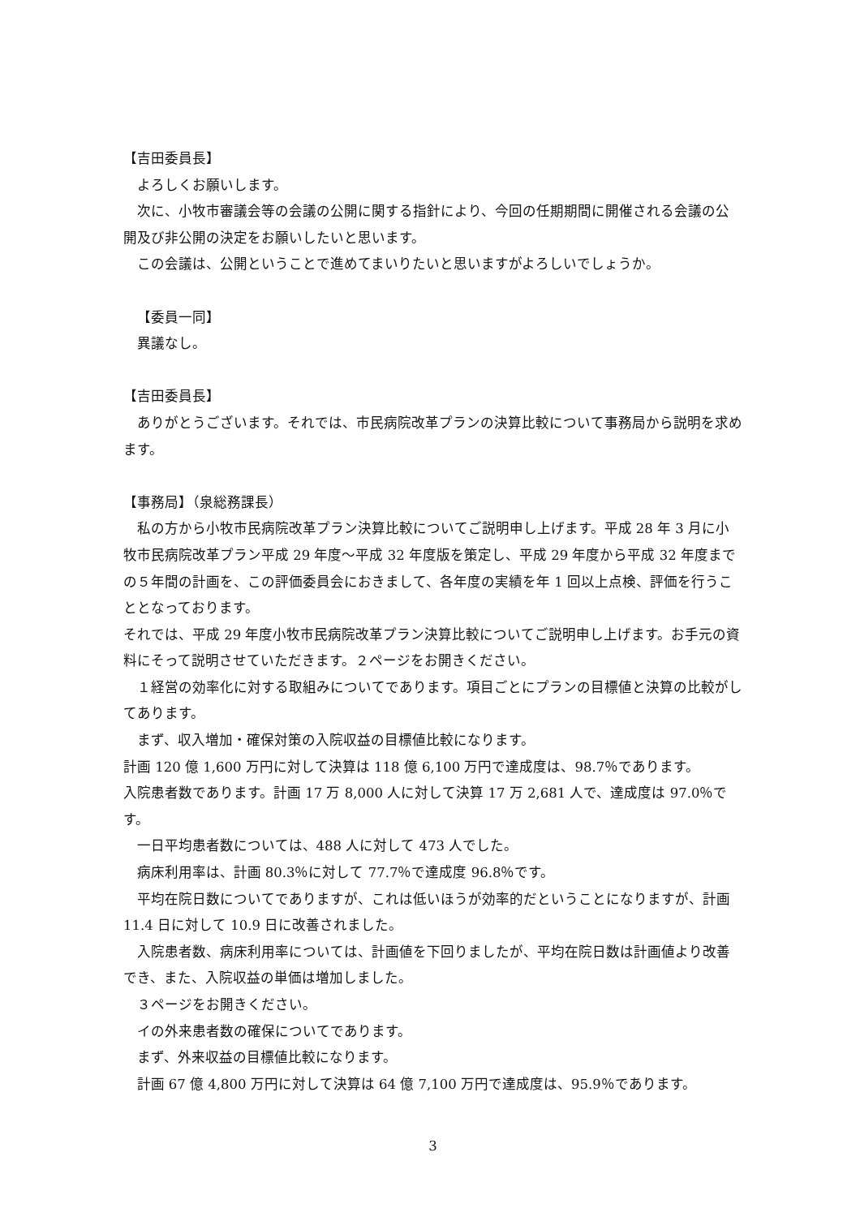【吉田委員長】
よろしくお願いします。
次に、小牧市審議会等の会議の公開に関する指針により、今回の任期期間に開催される会議の公開及び非公開の決定をお願いしたいと思います。
この会議は、公開ということで進めてまいりたいと思いますがよろしいでしょうか。
【委員一同】
異議なし。
【吉田委員長】
ありがとうございます。それでは、市民病院改革プランの決算比較について事務局から説明を求めます。
【事務局】（泉総務課長）
私の方から小牧市民病院改革プラン決算比較についてご説明申し上げます。平成 28 年 3 月に小牧市民病院改革プラン平成 29 年度～平成 32 年度版を策定し、平成 29 年度から平成 32 年度までの５年間の計画を、この評価委員会におきまして、各年度の実績を年 1 回以上点検、評価を行うこととなっております。
それでは、平成 29 年度小牧市民病院改革プラン決算比較についてご説明申し上げます。お手元の資料にそって説明させていただきます。２ページをお開きください。
１経営の効率化に対する取組みについてであります。項目ごとにプランの目標値と決算の比較がしてあります。
まず、収入増加・確保対策の入院収益の目標値比較になります。
計画 120 億 1,600 万円に対して決算は 118 億 6,100 万円で達成度は、98.7％であります。
入院患者数であります。計画 17 万 8,000 人に対して決算 17 万 2,681 人で、達成度は 97.0％です。
一日平均患者数については、488 人に対して 473 人でした。
病床利用率は、計画 80.3％に対して 77.7％で達成度 96.8％です。
平均在院日数についてでありますが、これは低いほうが効率的だということになりますが、計画 11.4 日に対して 10.9 日に改善されました。
入院患者数、病床利用率については、計画値を下回りましたが、平均在院日数は計画値より改善でき、また、入院収益の単価は増加しました。
３ページをお開きください。
イの外来患者数の確保についてであります。
まず、外来収益の目標値比較になります。
計画 67 億 4,800 万円に対して決算は 64 億 7,100 万円で達成度は、95.9％であります。
3